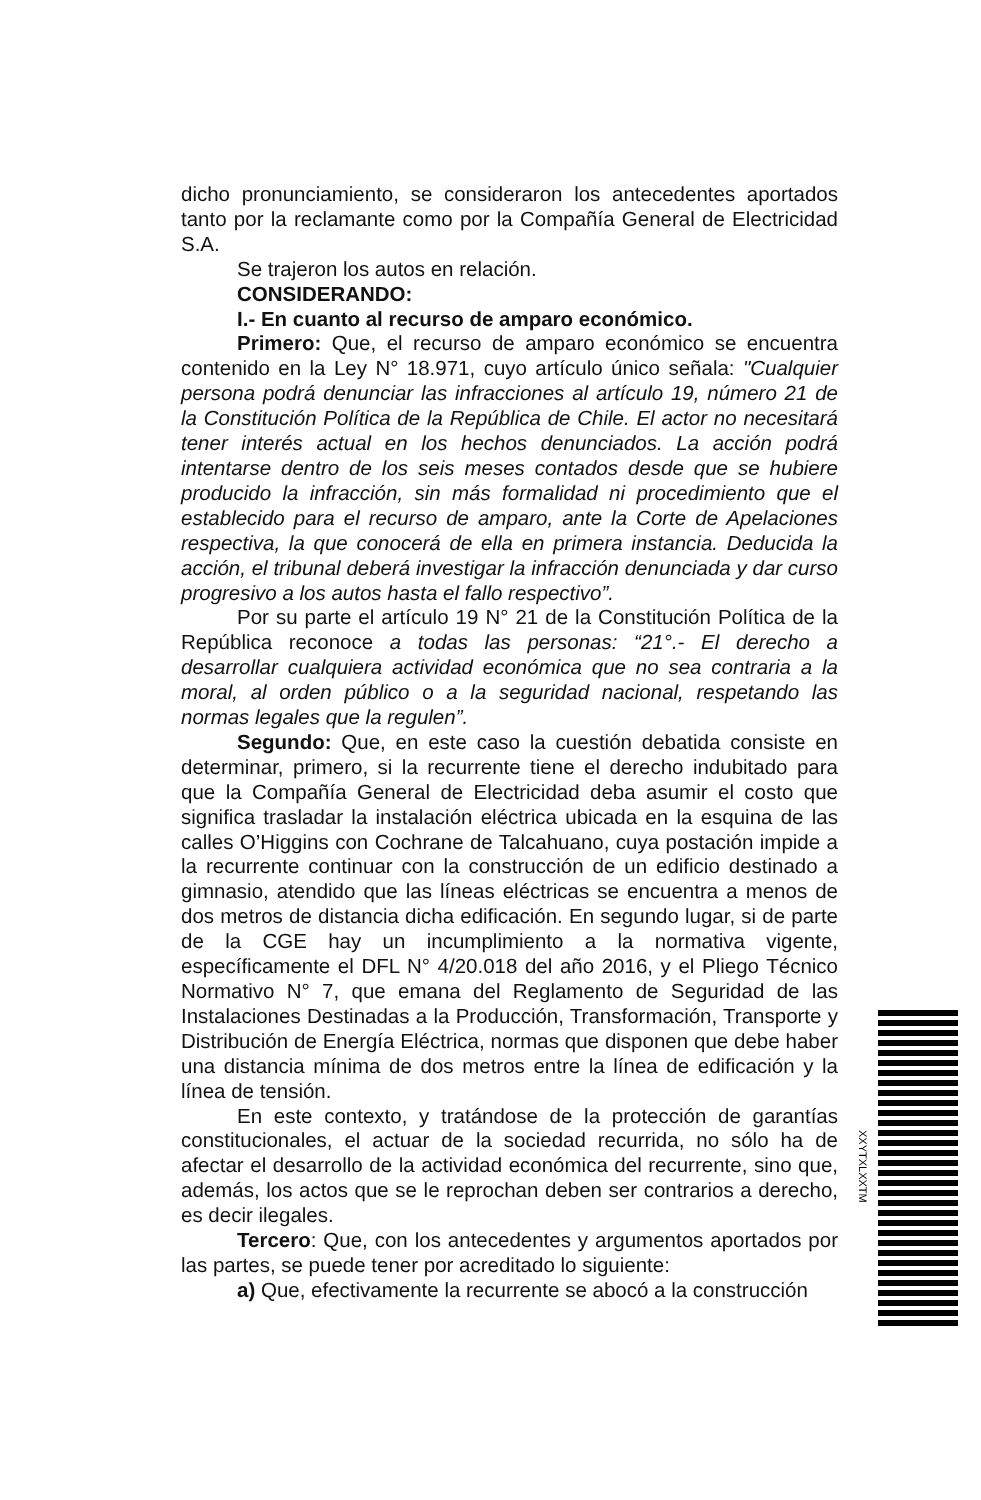dicho pronunciamiento, se consideraron los antecedentes aportados tanto por la reclamante como por la Compañía General de Electricidad S.A.
Se trajeron los autos en relación.
CONSIDERANDO:
I.- En cuanto al recurso de amparo económico.
Primero: Que, el recurso de amparo económico se encuentra contenido en la Ley N° 18.971, cuyo artículo único señala: "Cualquier persona podrá denunciar las infracciones al artículo 19, número 21 de la Constitución Política de la República de Chile. El actor no necesitará tener interés actual en los hechos denunciados. La acción podrá intentarse dentro de los seis meses contados desde que se hubiere producido la infracción, sin más formalidad ni procedimiento que el establecido para el recurso de amparo, ante la Corte de Apelaciones respectiva, la que conocerá de ella en primera instancia. Deducida la acción, el tribunal deberá investigar la infracción denunciada y dar curso progresivo a los autos hasta el fallo respectivo”.
Por su parte el artículo 19 N° 21 de la Constitución Política de la República reconoce a todas las personas: “21°.- El derecho a desarrollar cualquiera actividad económica que no sea contraria a la moral, al orden público o a la seguridad nacional, respetando las normas legales que la regulen”.
Segundo: Que, en este caso la cuestión debatida consiste en determinar, primero, si la recurrente tiene el derecho indubitado para que la Compañía General de Electricidad deba asumir el costo que significa trasladar la instalación eléctrica ubicada en la esquina de las calles O’Higgins con Cochrane de Talcahuano, cuya postación impide a la recurrente continuar con la construcción de un edificio destinado a gimnasio, atendido que las líneas eléctricas se encuentra a menos de dos metros de distancia dicha edificación. En segundo lugar, si de parte de la CGE hay un incumplimiento a la normativa vigente, específicamente el DFL N° 4/20.018 del año 2016, y el Pliego Técnico Normativo N° 7, que emana del Reglamento de Seguridad de las Instalaciones Destinadas a la Producción, Transformación, Transporte y Distribución de Energía Eléctrica, normas que disponen que debe haber una distancia mínima de dos metros entre la línea de edificación y la línea de tensión.
En este contexto, y tratándose de la protección de garantías constitucionales, el actuar de la sociedad recurrida, no sólo ha de afectar el desarrollo de la actividad económica del recurrente, sino que, además, los actos que se le reprochan deben ser contrarios a derecho, es decir ilegales.
Tercero: Que, con los antecedentes y argumentos aportados por las partes, se puede tener por acreditado lo siguiente:
a) Que, efectivamente la recurrente se abocó a la construcción
XXYTXLXXTM